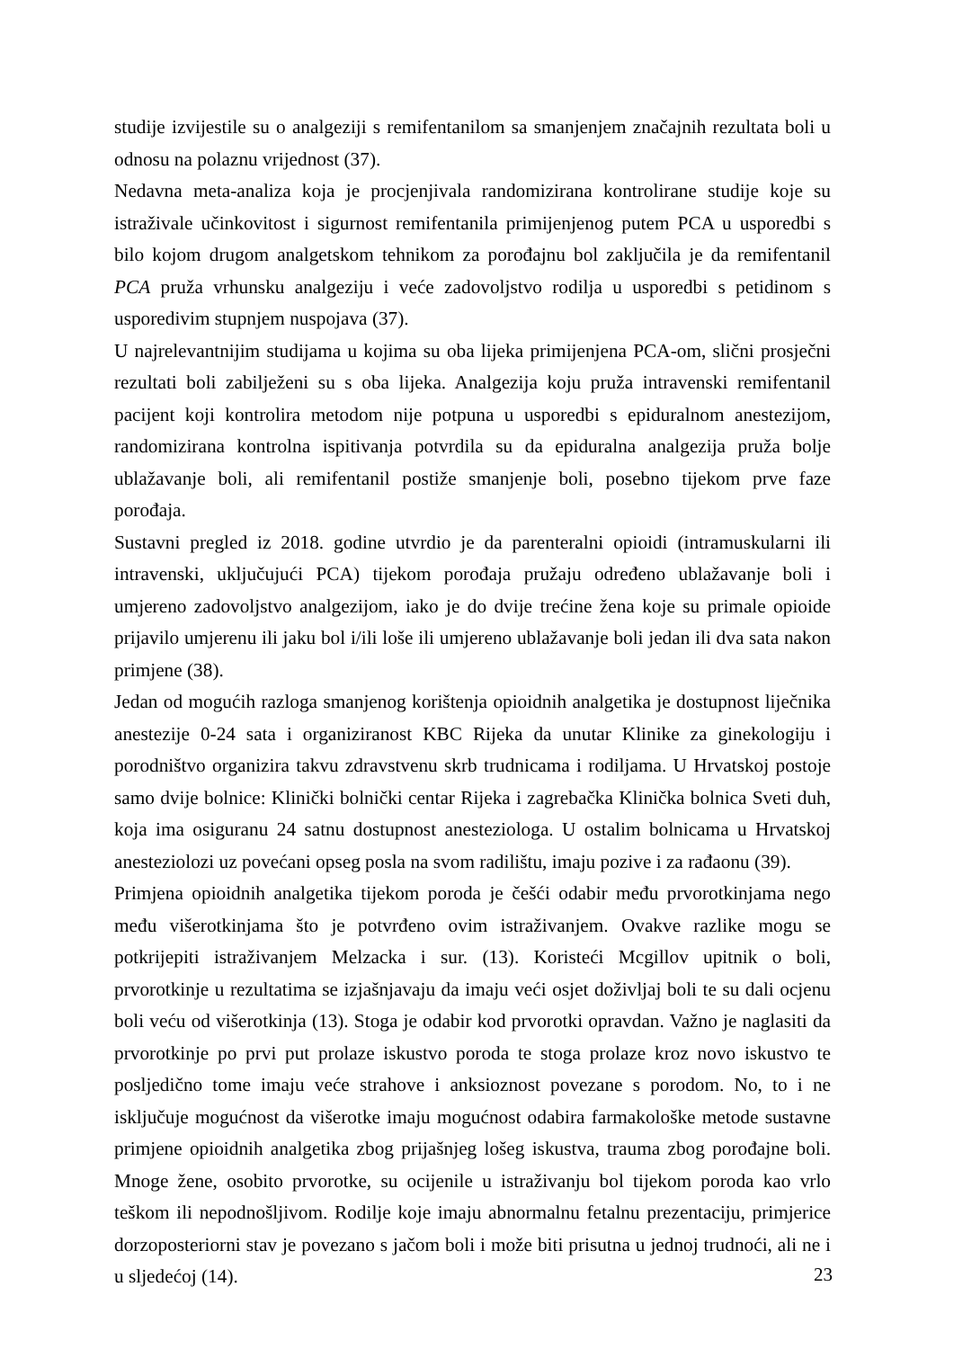studije izvijestile su o analgeziji s remifentanilom sa smanjenjem značajnih rezultata boli u odnosu na polaznu vrijednost (37).
Nedavna meta-analiza koja je procjenjivala randomizirana kontrolirane studije koje su istraživale učinkovitost i sigurnost remifentanila primijenjenog putem PCA u usporedbi s bilo kojom drugom analgetskom tehnikom za porođajnu bol zaključila je da remifentanil PCA pruža vrhunsku analgeziju i veće zadovoljstvo rodilja u usporedbi s petidinom s usporedivim stupnjem nuspojava (37).
U najrelevantnijim studijama u kojima su oba lijeka primijenjena PCA-om, slični prosječni rezultati boli zabilježeni su s oba lijeka. Analgezija koju pruža intravenski remifentanil pacijent koji kontrolira metodom nije potpuna u usporedbi s epiduralnom anestezijom, randomizirana kontrolna ispitivanja potvrdila su da epiduralna analgezija pruža bolje ublažavanje boli, ali remifentanil postiže smanjenje boli, posebno tijekom prve faze porođaja.
Sustavni pregled iz 2018. godine utvrdio je da parenteralni opioidi (intramuskularni ili intravenski, uključujući PCA) tijekom porođaja pružaju određeno ublažavanje boli i umjereno zadovoljstvo analgezijom, iako je do dvije trećine žena koje su primale opioide prijavilo umjerenu ili jaku bol i/ili loše ili umjereno ublažavanje boli jedan ili dva sata nakon primjene (38).
Jedan od mogućih razloga smanjenog korištenja opioidnih analgetika je dostupnost liječnika anestezije 0-24 sata i organiziranost KBC Rijeka da unutar Klinike za ginekologiju i porodništvo organizira takvu zdravstvenu skrb trudnicama i rodiljama. U Hrvatskoj postoje samo dvije bolnice: Klinički bolnički centar Rijeka i zagrebačka Klinička bolnica Sveti duh, koja ima osiguranu 24 satnu dostupnost anesteziologa. U ostalim bolnicama u Hrvatskoj anesteziolozi uz povećani opseg posla na svom radilištu, imaju pozive i za rađaonu (39).
Primjena opioidnih analgetika tijekom poroda je češći odabir među prvorotkinjama nego među višerotkinjama što je potvrđeno ovim istraživanjem. Ovakve razlike mogu se potkrijepiti istraživanjem Melzacka i sur. (13). Koristeći Mcgillov upitnik o boli, prvorotkinje u rezultatima se izjašnjavaju da imaju veći osjet doživljaj boli te su dali ocjenu boli veću od višerotkinja (13). Stoga je odabir kod prvorotki opravdan. Važno je naglasiti da prvorotkinje po prvi put prolaze iskustvo poroda te stoga prolaze kroz novo iskustvo te posljedično tome imaju veće strahove i anksioznost povezane s porodom. No, to i ne isključuje mogućnost da višerotke imaju mogućnost odabira farmakološke metode sustavne primjene opioidnih analgetika zbog prijašnjeg lošeg iskustva, trauma zbog porođajne boli. Mnoge žene, osobito prvorotke, su ocijenile u istraživanju bol tijekom poroda kao vrlo teškom ili nepodnošljivom. Rodilje koje imaju abnormalnu fetalnu prezentaciju, primjerice dorzoposteriorni stav je povezano s jačom boli i može biti prisutna u jednoj trudnoći, ali ne i u sljedećoj (14).
23